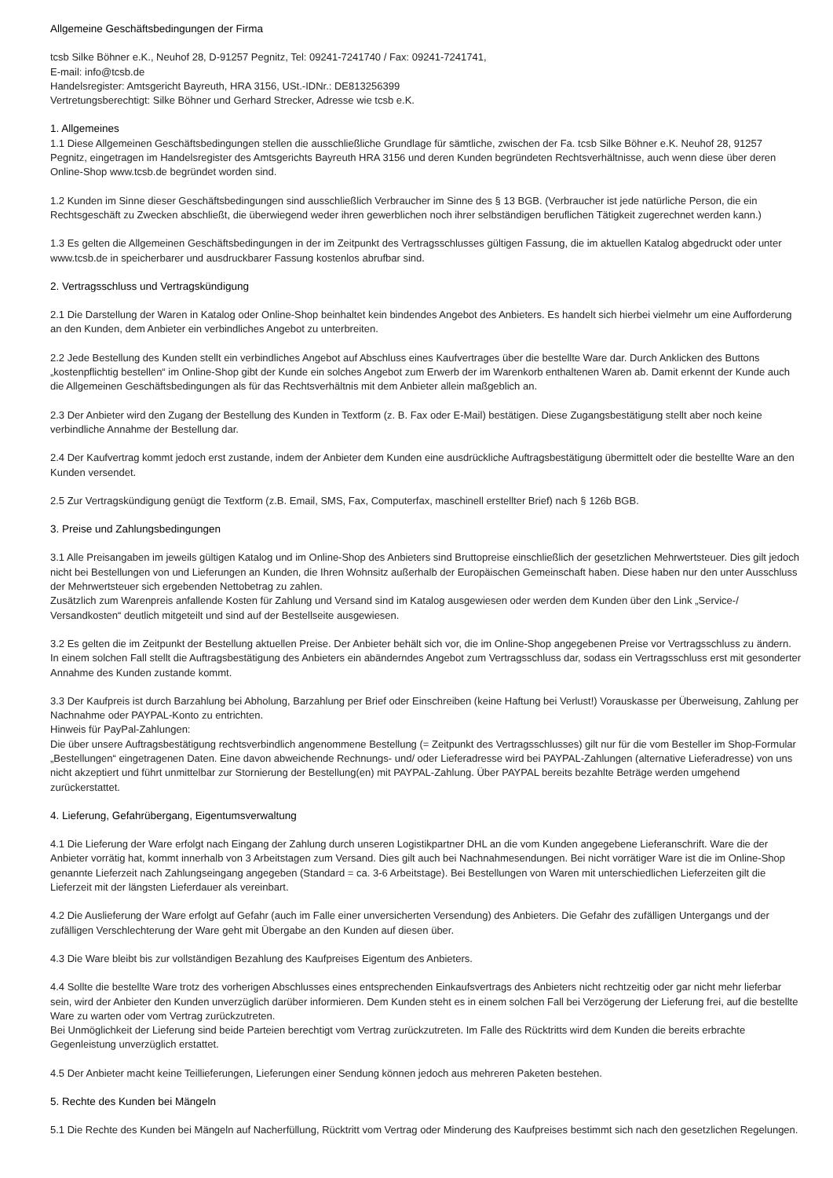Allgemeine Geschäftsbedingungen der Firma
tcsb Silke Böhner e.K., Neuhof 28, D-91257 Pegnitz, Tel: 09241-7241740 / Fax: 09241-7241741,
E-mail: info@tcsb.de
Handelsregister: Amtsgericht Bayreuth, HRA 3156, USt.-IDNr.: DE813256399
Vertretungsberechtigt: Silke Böhner und Gerhard Strecker, Adresse wie tcsb e.K.
1. Allgemeines
1.1 Diese Allgemeinen Geschäftsbedingungen stellen die ausschließliche Grundlage für sämtliche, zwischen der Fa. tcsb Silke Böhner e.K. Neuhof 28, 91257 Pegnitz, eingetragen im Handelsregister des Amtsgerichts Bayreuth HRA 3156 und deren Kunden begründeten Rechtsverhältnisse, auch wenn diese über deren Online-Shop www.tcsb.de begründet worden sind.
1.2 Kunden im Sinne dieser Geschäftsbedingungen sind ausschließlich Verbraucher im Sinne des § 13 BGB. (Verbraucher ist jede natürliche Person, die ein Rechtsgeschäft zu Zwecken abschließt, die überwiegend weder ihren gewerblichen noch ihrer selbständigen beruflichen Tätigkeit zugerechnet werden kann.)
1.3 Es gelten die Allgemeinen Geschäftsbedingungen in der im Zeitpunkt des Vertragsschlusses gültigen Fassung, die im aktuellen Katalog abgedruckt oder unter www.tcsb.de in speicherbarer und ausdruckbarer Fassung kostenlos abrufbar sind.
2. Vertragsschluss und Vertragskündigung
2.1 Die Darstellung der Waren in Katalog oder Online-Shop beinhaltet kein bindendes Angebot des Anbieters. Es handelt sich hierbei vielmehr um eine Aufforderung an den Kunden, dem Anbieter ein verbindliches Angebot zu unterbreiten.
2.2 Jede Bestellung des Kunden stellt ein verbindliches Angebot auf Abschluss eines Kaufvertrages über die bestellte Ware dar. Durch Anklicken des Buttons „kostenpflichtig bestellen“ im Online-Shop gibt der Kunde ein solches Angebot zum Erwerb der im Warenkorb enthaltenen Waren ab. Damit erkennt der Kunde auch die Allgemeinen Geschäftsbedingungen als für das Rechtsverhältnis mit dem Anbieter allein maßgeblich an.
2.3 Der Anbieter wird den Zugang der Bestellung des Kunden in Textform (z. B. Fax oder E-Mail) bestätigen. Diese Zugangsbestätigung stellt aber noch keine verbindliche Annahme der Bestellung dar.
2.4 Der Kaufvertrag kommt jedoch erst zustande, indem der Anbieter dem Kunden eine ausdrückliche Auftragsbestätigung übermittelt oder die bestellte Ware an den Kunden versendet.
2.5 Zur Vertragskündigung genügt die Textform (z.B. Email, SMS, Fax, Computerfax, maschinell erstellter Brief) nach § 126b BGB.
3. Preise und Zahlungsbedingungen
3.1 Alle Preisangaben im jeweils gültigen Katalog und im Online-Shop des Anbieters sind Bruttopreise einschließlich der gesetzlichen Mehrwertsteuer. Dies gilt jedoch nicht bei Bestellungen von und Lieferungen an Kunden, die Ihren Wohnsitz außerhalb der Europäischen Gemeinschaft haben. Diese haben nur den unter Ausschluss der Mehrwertsteuer sich ergebenden Nettobetrag zu zahlen.
Zusätzlich zum Warenpreis anfallende Kosten für Zahlung und Versand sind im Katalog ausgewiesen oder werden dem Kunden über den Link „Service-/ Versandkosten“ deutlich mitgeteilt und sind auf der Bestellseite ausgewiesen.
3.2 Es gelten die im Zeitpunkt der Bestellung aktuellen Preise. Der Anbieter behält sich vor, die im Online-Shop angegebenen Preise vor Vertragsschluss zu ändern. In einem solchen Fall stellt die Auftragsbestätigung des Anbieters ein abänderndes Angebot zum Vertragsschluss dar, sodass ein Vertragsschluss erst mit gesonderter Annahme des Kunden zustande kommt.
3.3 Der Kaufpreis ist durch Barzahlung bei Abholung, Barzahlung per Brief oder Einschreiben (keine Haftung bei Verlust!) Vorauskasse per Überweisung, Zahlung per Nachnahme oder PAYPAL-Konto zu entrichten.
Hinweis für PayPal-Zahlungen:
Die über unsere Auftragsbestätigung rechtsverbindlich angenommene Bestellung (= Zeitpunkt des Vertragsschlusses) gilt nur für die vom Besteller im Shop-Formular „Bestellungen“ eingetragenen Daten. Eine davon abweichende Rechnungs- und/ oder Lieferadresse wird bei PAYPAL-Zahlungen (alternative Lieferadresse) von uns nicht akzeptiert und führt unmittelbar zur Stornierung der Bestellung(en) mit PAYPAL-Zahlung. Über PAYPAL bereits bezahlte Beträge werden umgehend zurückerstattet.
4. Lieferung, Gefahrübergang, Eigentumsverwaltung
4.1 Die Lieferung der Ware erfolgt nach Eingang der Zahlung durch unseren Logistikpartner DHL an die vom Kunden angegebene Lieferanschrift. Ware die der Anbieter vorrätig hat, kommt innerhalb von 3 Arbeitstagen zum Versand. Dies gilt auch bei Nachnahmesendungen. Bei nicht vorrätiger Ware ist die im Online-Shop genannte Lieferzeit nach Zahlungseingang angegeben (Standard = ca. 3-6 Arbeitstage). Bei Bestellungen von Waren mit unterschiedlichen Lieferzeiten gilt die Lieferzeit mit der längsten Lieferdauer als vereinbart.
4.2 Die Auslieferung der Ware erfolgt auf Gefahr (auch im Falle einer unversicherten Versendung) des Anbieters. Die Gefahr des zufälligen Untergangs und der zufälligen Verschlechterung der Ware geht mit Übergabe an den Kunden auf diesen über.
4.3 Die Ware bleibt bis zur vollständigen Bezahlung des Kaufpreises Eigentum des Anbieters.
4.4 Sollte die bestellte Ware trotz des vorherigen Abschlusses eines entsprechenden Einkaufsvertrags des Anbieters nicht rechtzeitig oder gar nicht mehr lieferbar sein, wird der Anbieter den Kunden unverzüglich darüber informieren. Dem Kunden steht es in einem solchen Fall bei Verzögerung der Lieferung frei, auf die bestellte Ware zu warten oder vom Vertrag zurückzutreten.
Bei Unmöglichkeit der Lieferung sind beide Parteien berechtigt vom Vertrag zurückzutreten. Im Falle des Rücktritts wird dem Kunden die bereits erbrachte Gegenleistung unverzüglich erstattet.
4.5 Der Anbieter macht keine Teillieferungen, Lieferungen einer Sendung können jedoch aus mehreren Paketen bestehen.
5. Rechte des Kunden bei Mängeln
5.1 Die Rechte des Kunden bei Mängeln auf Nacherfüllung, Rücktritt vom Vertrag oder Minderung des Kaufpreises bestimmt sich nach den gesetzlichen Regelungen.